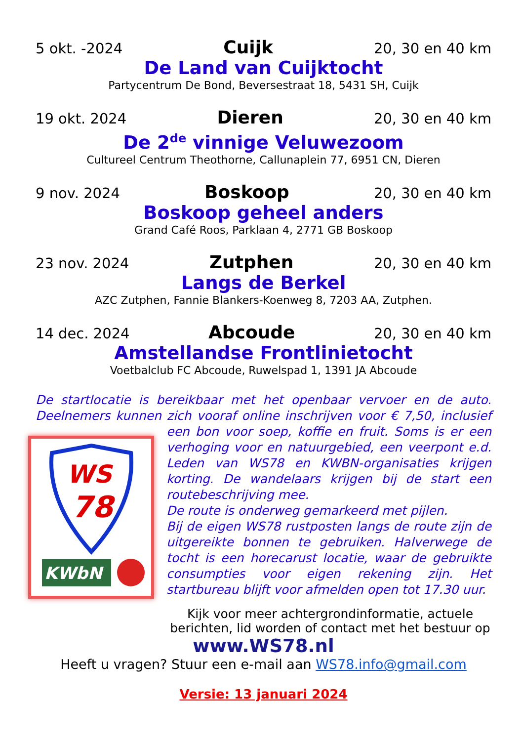5 okt. -2024 Cuijk 20, 30 en 40 km
De Land van Cuijktocht
Partycentrum De Bond, Beversestraat 18, 5431 SH, Cuijk
19 okt. 2024 Dieren 20, 30 en 40 km
De 2<sup>de</sup> vinnige Veluwezoom
Cultureel Centrum Theothorne, Callunaplein 77, 6951 CN, Dieren
9 nov. 2024 Boskoop 20, 30 en 40 km
Boskoop geheel anders
Grand Café Roos, Parklaan 4, 2771 GB Boskoop
23 nov. 2024 Zutphen 20, 30 en 40 km
Langs de Berkel
AZC Zutphen, Fannie Blankers-Koenweg 8, 7203 AA, Zutphen.
14 dec. 2024 Abcoude 20, 30 en 40 km
Amstellandse Frontlinietocht
Voetbalclub FC Abcoude, Ruwelspad 1, 1391 JA Abcoude
De startlocatie is bereikbaar met het openbaar vervoer en de auto. Deelnemers kunnen zich vooraf online inschrijven voor € 7,50, inclusief
WS
78
KWbN
een bon voor soep, koffie en fruit. Soms is er een verhoging voor en natuurgebied, een veerpont e.d. Leden van WS78 en KWBN-organisaties krijgen korting. De wandelaars krijgen bij de start een routebeschrijving mee.
De route is onderweg gemarkeerd met pijlen.
Bij de eigen WS78 rustposten langs de route zijn de uitgereikte bonnen te gebruiken. Halverwege de tocht is een horecarust locatie, waar de gebruikte consumpties voor eigen rekening zijn. Het startbureau blijft voor afmelden open tot 17.30 uur.
Kijk voor meer achtergrondinformatie, actuele berichten, lid worden of contact met het bestuur op
www.WS78.nl
Heeft u vragen? Stuur een e-mail aan WS78.info@gmail.com
Versie: 13 januari 2024